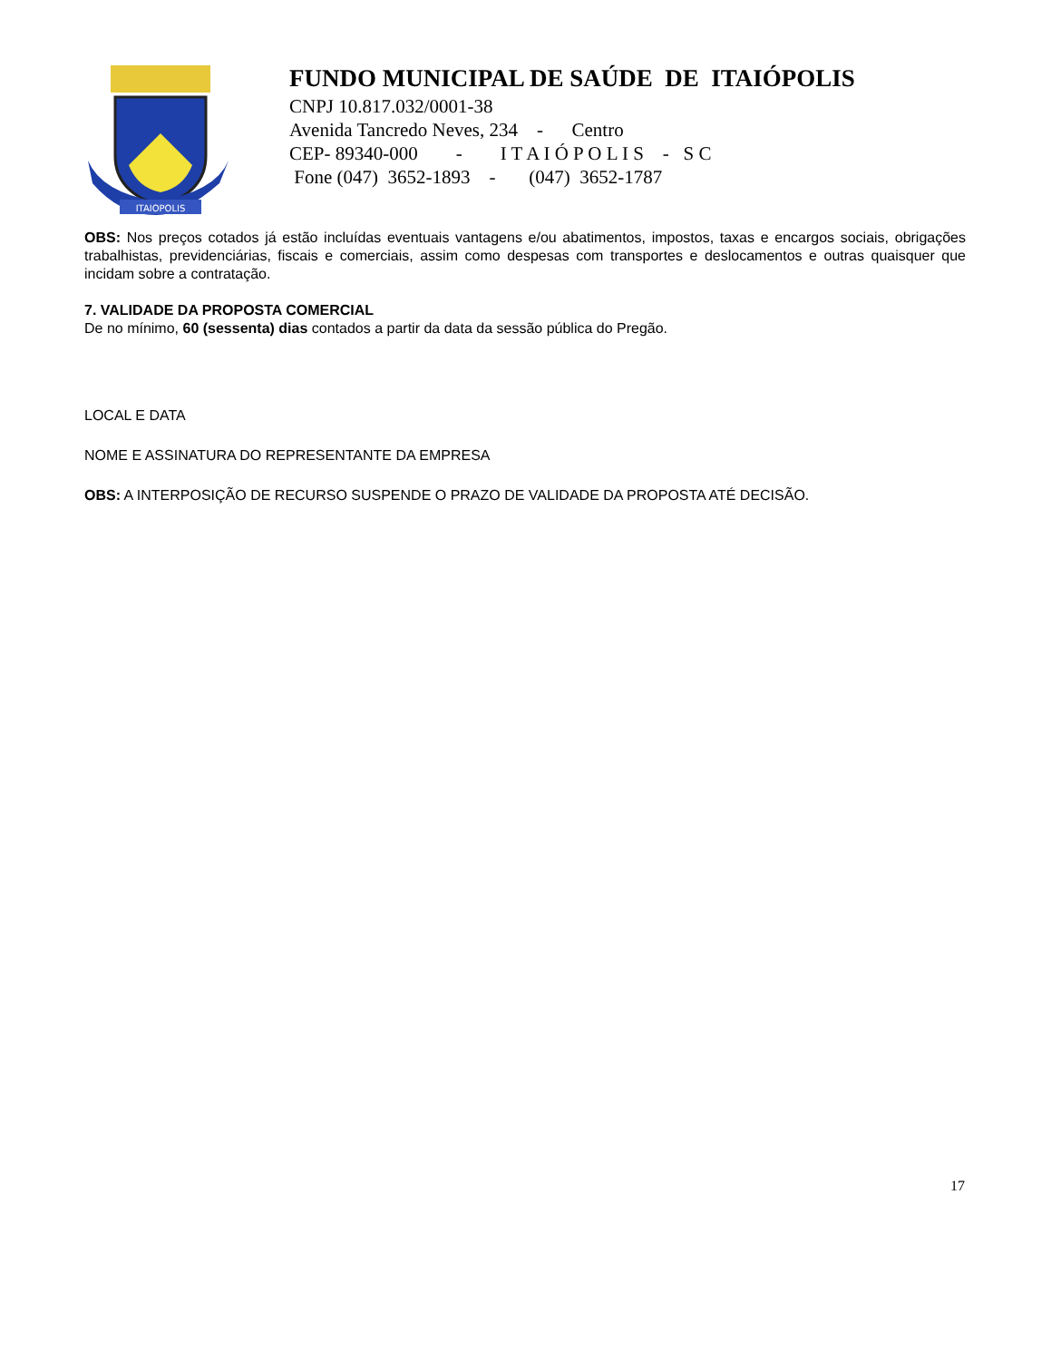ITAIOPOLIS
FUNDO MUNICIPAL DE SAÚDE DE ITAIÓPOLIS
CNPJ 10.817.032/0001-38 Avenida Tancredo Neves, 234 - Centro CEP- 89340-000 - I T A I Ó P O L I S - S C Fone (047) 3652-1893 - (047) 3652-1787
OBS: Nos preços cotados já estão incluídas eventuais vantagens e/ou abatimentos, impostos, taxas e encargos sociais, obrigações trabalhistas, previdenciárias, fiscais e comerciais, assim como despesas com transportes e deslocamentos e outras quaisquer que incidam sobre a contratação.
7. VALIDADE DA PROPOSTA COMERCIAL
De no mínimo, 60 (sessenta) dias contados a partir da data da sessão pública do Pregão.
LOCAL E DATA
NOME E ASSINATURA DO REPRESENTANTE DA EMPRESA
OBS: A INTERPOSIÇÃO DE RECURSO SUSPENDE O PRAZO DE VALIDADE DA PROPOSTA ATÉ DECISÃO.
17